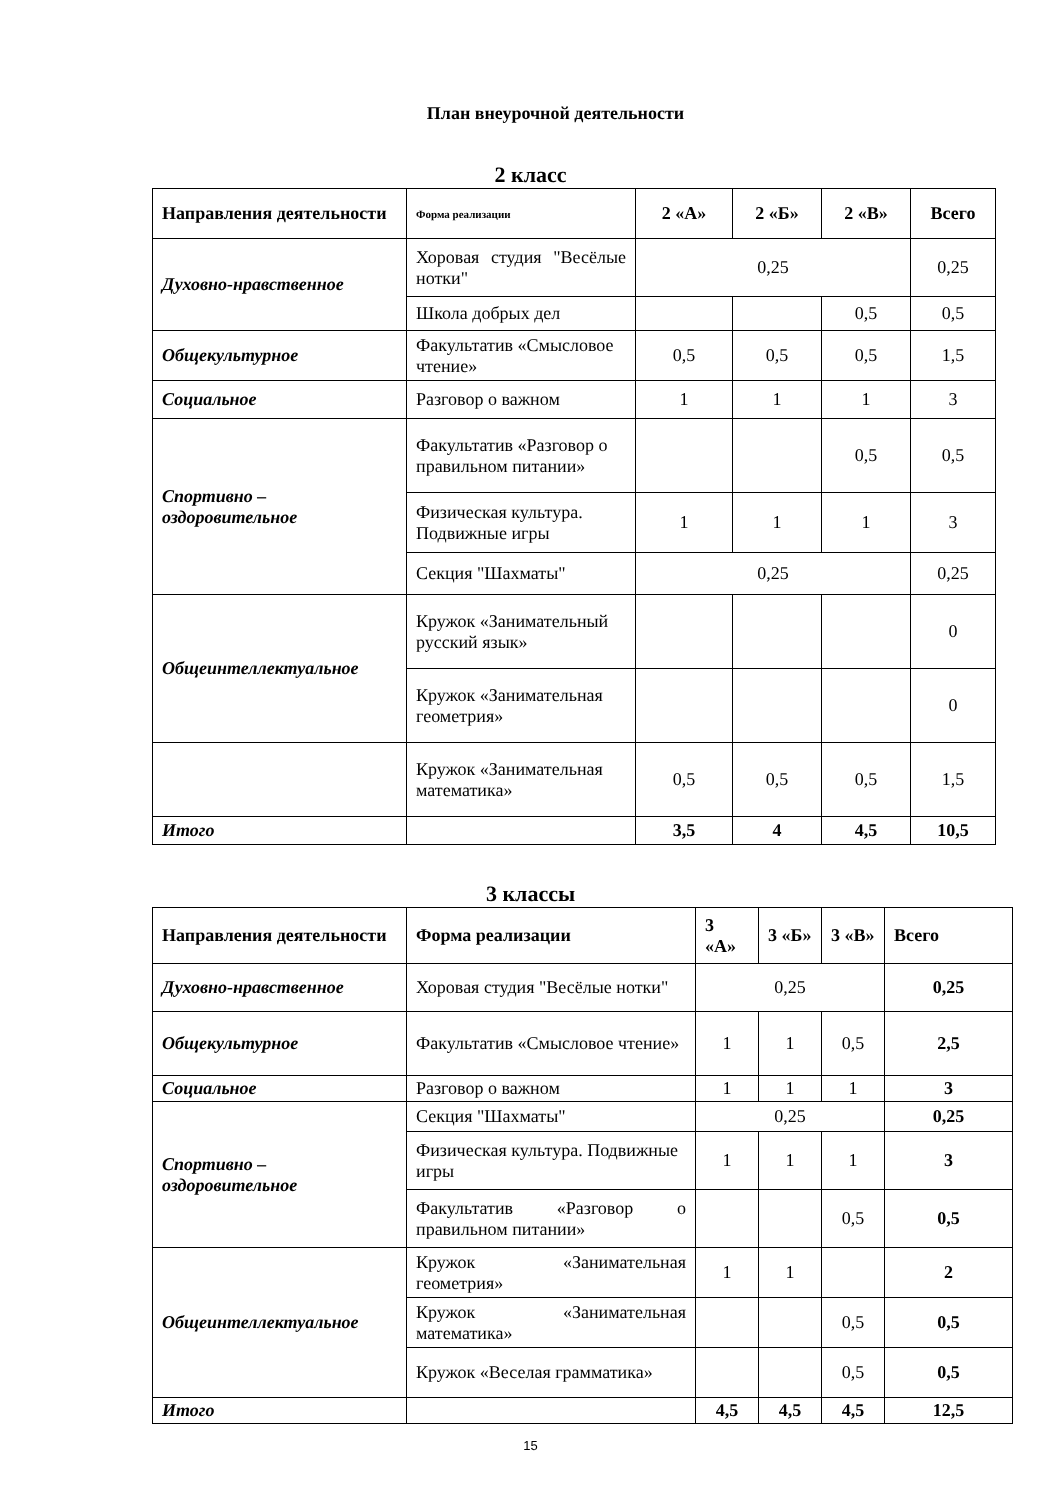План внеурочной деятельности
2 класс
| Направления деятельности | Форма реализации | 2 «А» | 2 «Б» | 2 «В» | Всего |
| --- | --- | --- | --- | --- | --- |
| Духовно-нравственное | Хоровая студия "Весёлые нотки" | 0,25 | | | 0,25 |
| | Школа добрых дел | | | 0,5 | 0,5 |
| Общекультурное | Факультатив «Смысловое чтение» | 0,5 | 0,5 | 0,5 | 1,5 |
| Социальное | Разговор о важном | 1 | 1 | 1 | 3 |
| Спортивно – оздоровительное | Факультатив «Разговор о правильном питании» | | | 0,5 | 0,5 |
| | Физическая культура. Подвижные игры | 1 | 1 | 1 | 3 |
| | Секция "Шахматы" | 0,25 | | | 0,25 |
| Общеинтеллектуальное | Кружок «Занимательный русский язык» | | | | 0 |
| | Кружок «Занимательная геометрия» | | | | 0 |
| | Кружок «Занимательная математика» | 0,5 | 0,5 | 0,5 | 1,5 |
| Итого | | 3,5 | 4 | 4,5 | 10,5 |
3 классы
| Направления деятельности | Форма реализации | 3 «А» | 3 «Б» | 3 «В» | Всего |
| --- | --- | --- | --- | --- | --- |
| Духовно-нравственное | Хоровая студия "Весёлые нотки" | 0,25 | | | 0,25 |
| Общекультурное | Факультатив «Смысловое чтение» | 1 | 1 | 0,5 | 2,5 |
| Социальное | Разговор о важном | 1 | 1 | 1 | 3 |
| Спортивно – оздоровительное | Секция "Шахматы" | 0,25 | | | 0,25 |
| | Физическая культура. Подвижные игры | 1 | 1 | 1 | 3 |
| | Факультатив «Разговор о правильном питании» | | | 0,5 | 0,5 |
| Общеинтеллектуальное | Кружок «Занимательная геометрия» | 1 | 1 | | 2 |
| | Кружок «Занимательная математика» | | | 0,5 | 0,5 |
| | Кружок «Веселая грамматика» | | | 0,5 | 0,5 |
| Итого | | 4,5 | 4,5 | 4,5 | 12,5 |
15